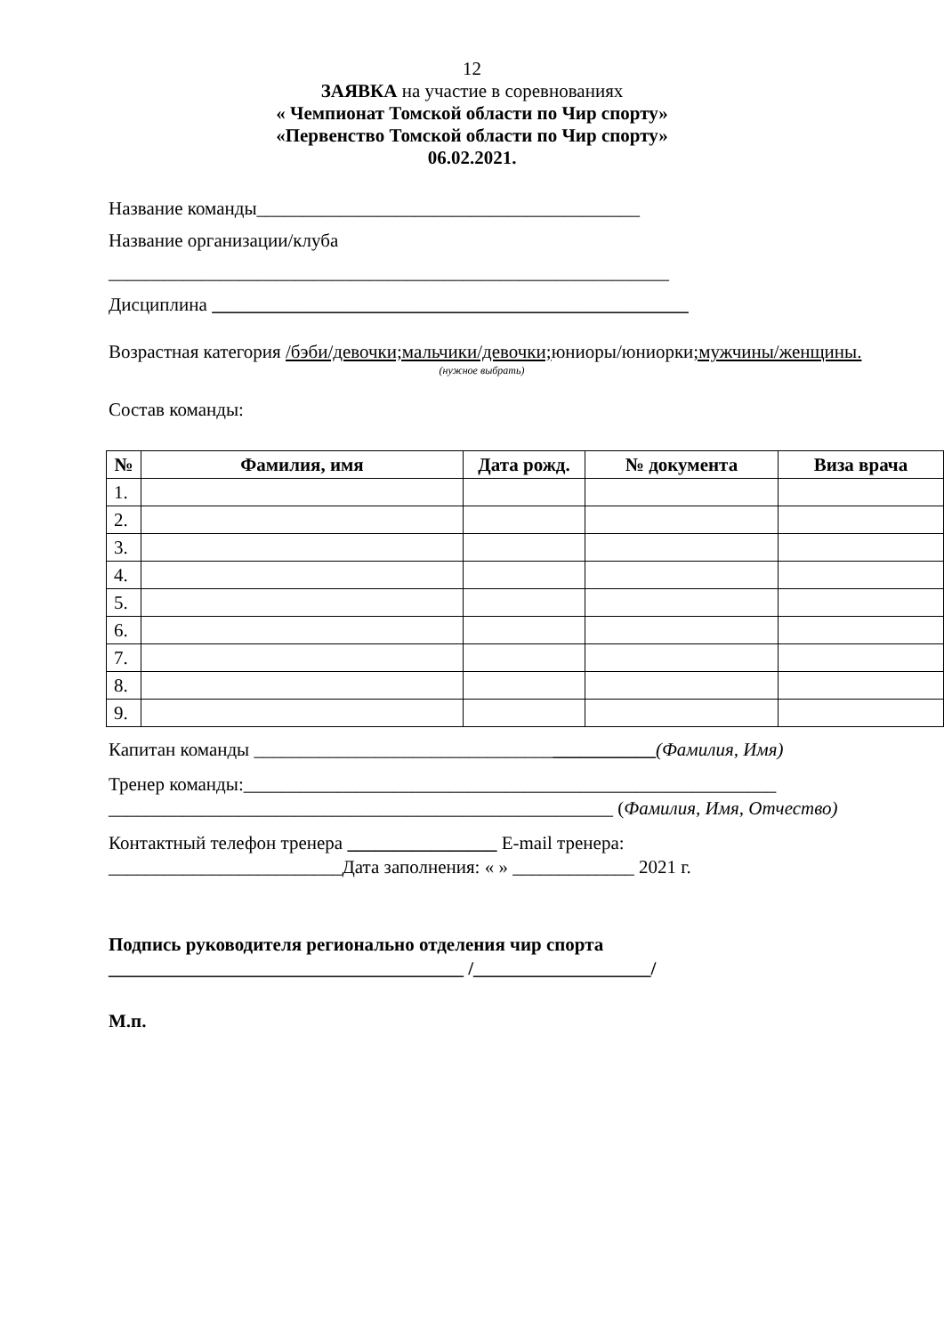12
ЗАЯВКА на участие в соревнованиях
« Чемпионат Томской области по Чир спорту»
«Первенство Томской области по Чир спорту»
06.02.2021.
Название команды_________________________________________
Название организации/клуба
____________________________________________________________
Дисциплина ___________________________________________________
Возрастная категория /бэби/девочки;мальчики/девочки; юниоры/юниорки;мужчины/женщины.
(нужное выбрать)
Состав команды:
| № | Фамилия, имя | Дата рожд. | № документа | Виза врача |
| --- | --- | --- | --- | --- |
| 1. | | | | |
| 2. | | | | |
| 3. | | | | |
| 4. | | | | |
| 5. | | | | |
| 6. | | | | |
| 7. | | | | |
| 8. | | | | |
| 9. | | | | |
Капитан команды ___________________________________________(Фамилия, Имя)
Тренер команды:_________________________________________________________
______________________________________________________ (Фамилия, Имя, Отчество)
Контактный телефон тренера ________________ E-mail тренера: _________________________Дата заполнения: « » _____________ 2021 г.
Подпись руководителя регионально отделения чир спорта
______________________________________ /___________________/
М.п.